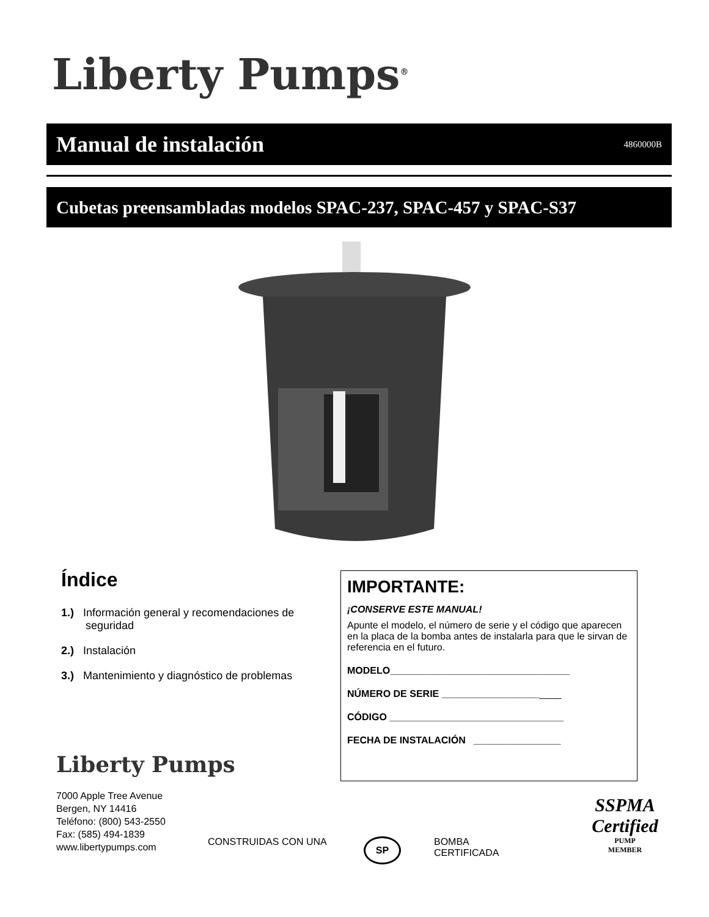Liberty Pumps<sup>®</sup>
Manual de instalación
4860000B
Cubetas preensambladas modelos SPAC-237, SPAC-457 y SPAC-S37
Índice
1.) Información general y recomendaciones de seguridad
2.) Instalación
3.) Mantenimiento y diagnóstico de problemas
IMPORTANTE:
¡CONSERVE ESTE MANUAL!
Apunte el modelo, el número de serie y el código que aparecen en la placa de la bomba antes de instalarla para que le sirvan de referencia en el futuro.
MODELO_________________________________
NÚMERO DE SERIE ______________________
CÓDIGO ________________________________
FECHA DE INSTALACIÓN ________________
Liberty Pumps
7000 Apple Tree Avenue
Bergen, NY 14416
Teléfono: (800) 543-2550
Fax: (585) 494-1839
www.libertypumps.com
CONSTRUIDAS CON UNA SP
BOMBA
CERTIFICADA
SSPMA
Certified
PUMP
MEMBER